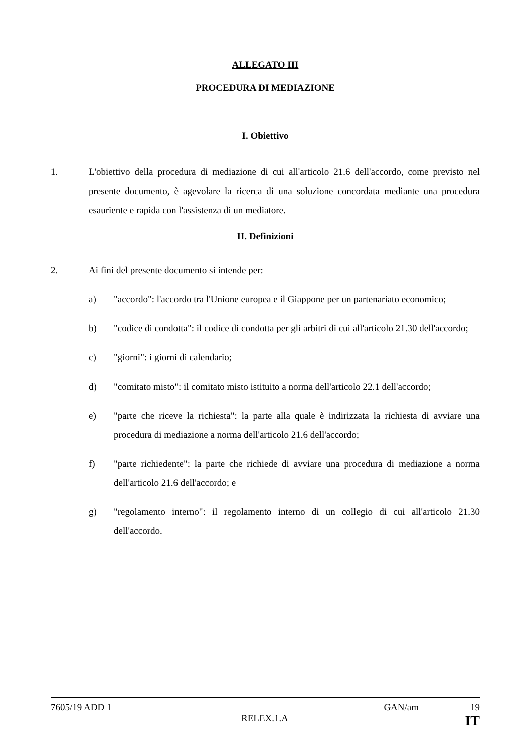ALLEGATO III
PROCEDURA DI MEDIAZIONE
I. Obiettivo
1. L'obiettivo della procedura di mediazione di cui all'articolo 21.6 dell'accordo, come previsto nel presente documento, è agevolare la ricerca di una soluzione concordata mediante una procedura esauriente e rapida con l'assistenza di un mediatore.
II. Definizioni
2. Ai fini del presente documento si intende per:
a) "accordo": l'accordo tra l'Unione europea e il Giappone per un partenariato economico;
b) "codice di condotta": il codice di condotta per gli arbitri di cui all'articolo 21.30 dell'accordo;
c) "giorni": i giorni di calendario;
d) "comitato misto": il comitato misto istituito a norma dell'articolo 22.1 dell'accordo;
e) "parte che riceve la richiesta": la parte alla quale è indirizzata la richiesta di avviare una procedura di mediazione a norma dell'articolo 21.6 dell'accordo;
f) "parte richiedente": la parte che richiede di avviare una procedura di mediazione a norma dell'articolo 21.6 dell'accordo; e
g) "regolamento interno": il regolamento interno di un collegio di cui all'articolo 21.30 dell'accordo.
7605/19 ADD 1 GAN/am 19
RELEX.1.A IT